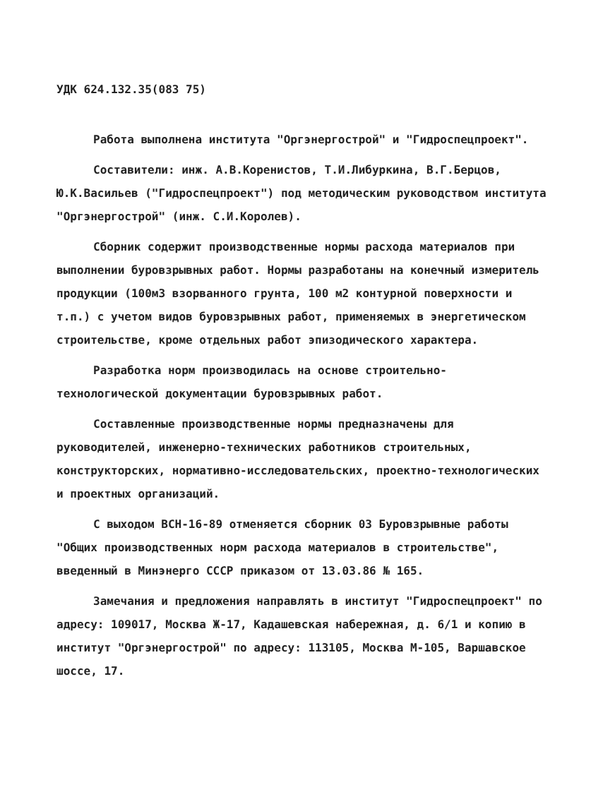УДК 624.132.35(083 75)
Работа выполнена института "Оргэнергострой" и "Гидроспецпроект".
Составители: инж. А.В.Коренистов, Т.И.Либуркина, В.Г.Берцов, Ю.К.Васильев ("Гидроспецпроект") под методическим руководством института "Оргэнергострой" (инж. С.И.Королев).
Сборник содержит производственные нормы расхода материалов при выполнении буровзрывных работ. Нормы разработаны на конечный измеритель продукции (100м3 взорванного грунта, 100 м2 контурной поверхности и т.п.) с учетом видов буровзрывных работ, применяемых в энергетическом строительстве, кроме отдельных работ эпизодического характера.
Разработка норм производилась на основе строительно-технологической документации буровзрывных работ.
Составленные производственные нормы предназначены для руководителей, инженерно-технических работников строительных, конструкторских, нормативно-исследовательских, проектно-технологических и проектных организаций.
С выходом ВСН-16-89 отменяется сборник 03 Буровзрывные работы "Общих производственных норм расхода материалов в строительстве", введенный в Минэнерго СССР приказом от 13.03.86 № 165.
Замечания и предложения направлять в институт "Гидроспецпроект" по адресу: 109017, Москва Ж-17, Кадашевская набережная, д. 6/1 и копию в институт "Оргэнергострой" по адресу: 113105, Москва М-105, Варшавское шоссе, 17.